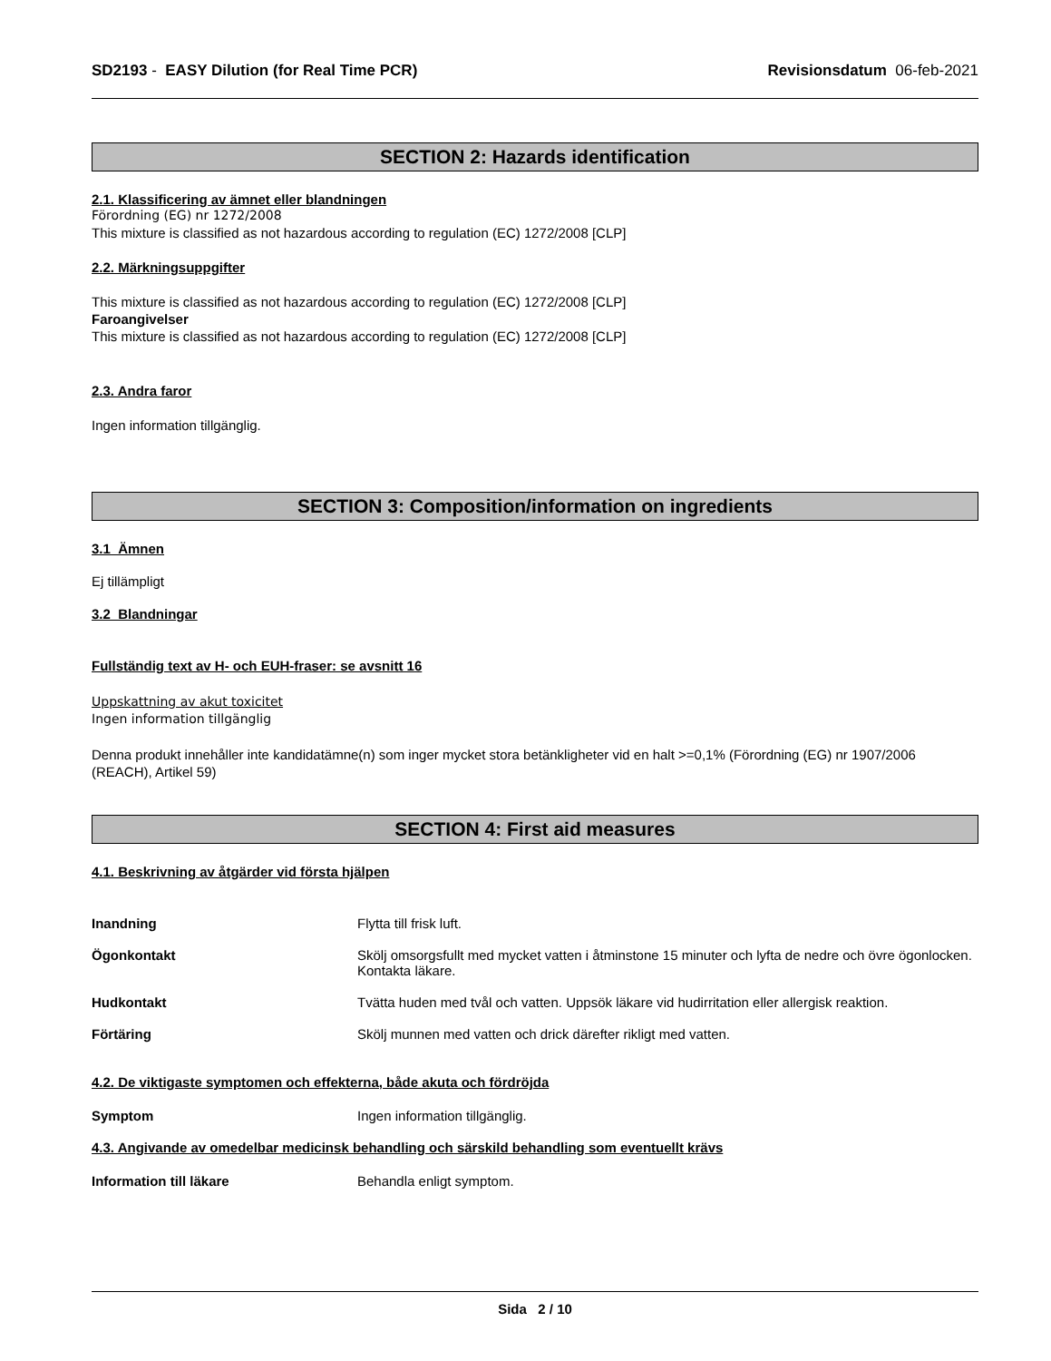SD2193 - EASY Dilution (for Real Time PCR) Revisionsdatum 06-feb-2021
SECTION 2: Hazards identification
2.1. Klassificering av ämnet eller blandningen
Förordning (EG) nr 1272/2008
This mixture is classified as not hazardous according to regulation (EC) 1272/2008 [CLP]
2.2. Märkningsuppgifter
This mixture is classified as not hazardous according to regulation (EC) 1272/2008 [CLP]
Faroangivelser
This mixture is classified as not hazardous according to regulation (EC) 1272/2008 [CLP]
2.3. Andra faror
Ingen information tillgänglig.
SECTION 3: Composition/information on ingredients
3.1 Ämnen
Ej tillämpligt
3.2 Blandningar
Fullständig text av H- och EUH-fraser: se avsnitt 16
Uppskattning av akut toxicitet
Ingen information tillgänglig
Denna produkt innehåller inte kandidatämne(n) som inger mycket stora betänkligheter vid en halt >=0,1% (Förordning (EG) nr 1907/2006 (REACH), Artikel 59)
SECTION 4: First aid measures
4.1. Beskrivning av åtgärder vid första hjälpen
Inandning Flytta till frisk luft.
Ögonkontakt Skölj omsorgsfullt med mycket vatten i åtminstone 15 minuter och lyfta de nedre och övre ögonlocken. Kontakta läkare.
Hudkontakt Tvätta huden med tvål och vatten. Uppsök läkare vid hudirritation eller allergisk reaktion.
Förtäring Skölj munnen med vatten och drick därefter rikligt med vatten.
4.2. De viktigaste symptomen och effekterna, både akuta och fördröjda
Symptom Ingen information tillgänglig.
4.3. Angivande av omedelbar medicinsk behandling och särskild behandling som eventuellt krävs
Information till läkare Behandla enligt symptom.
Sida 2 / 10